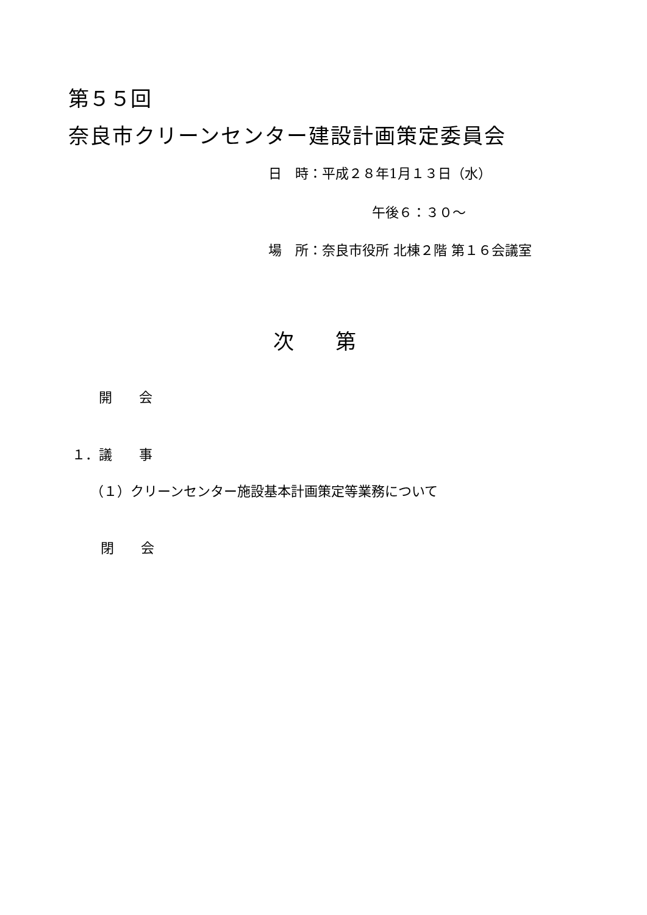第５５回
奈良市クリーンセンター建設計画策定委員会
日　時：平成２８年1月１３日（水）
午後６：３０～
場　所：奈良市役所 北棟２階 第１６会議室
次　　第
開　　会
１．議　　事
（１）クリーンセンター施設基本計画策定等業務について
閉　　会